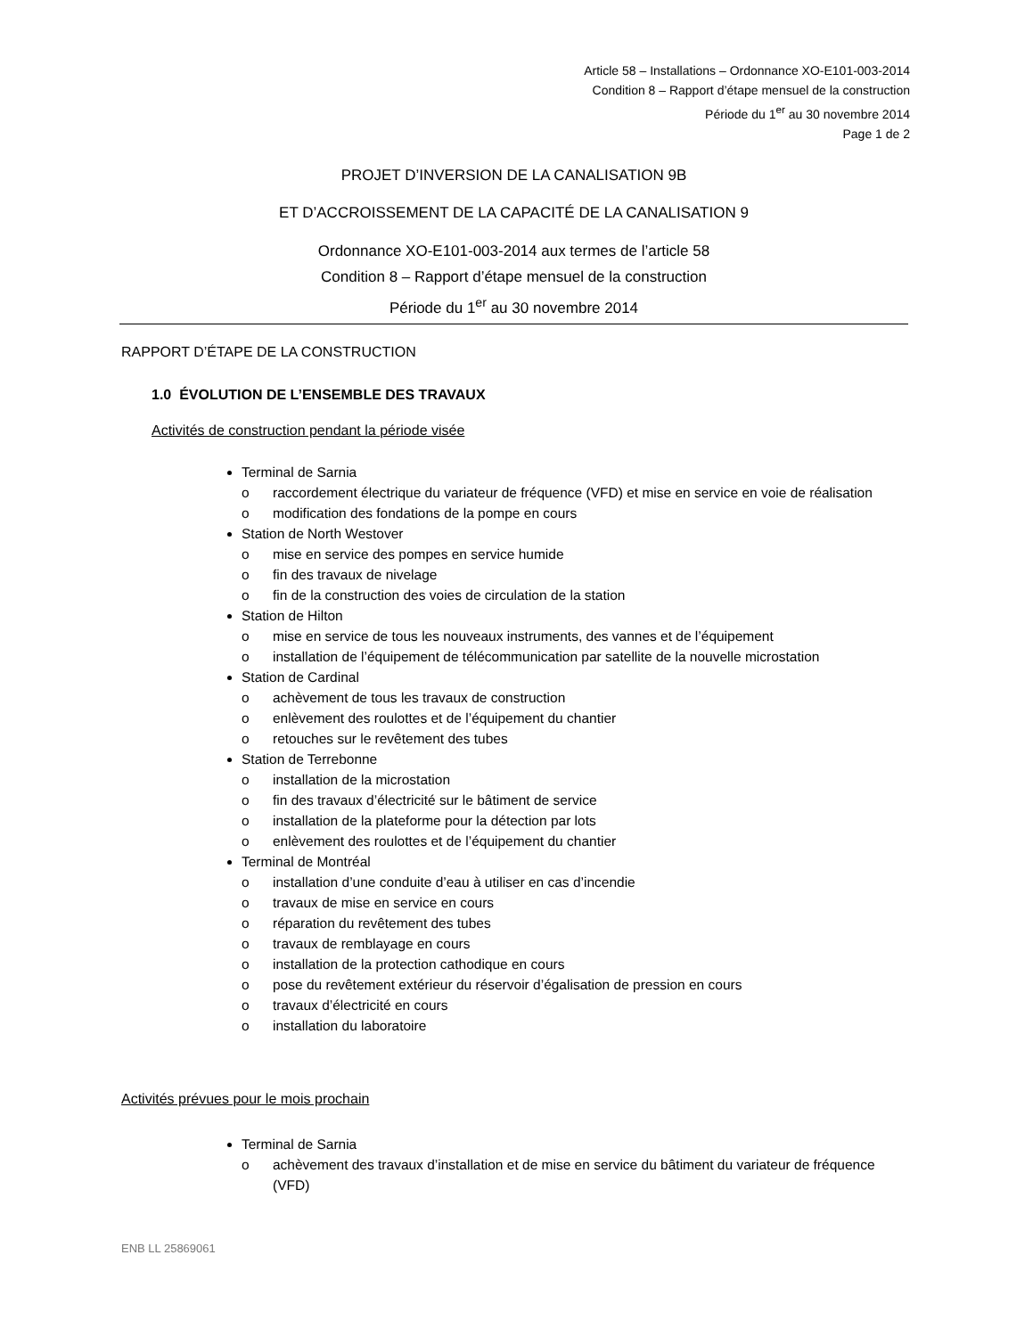Article 58 – Installations – Ordonnance XO-E101-003-2014
Condition 8 – Rapport d’étape mensuel de la construction
Période du 1<sup>er</sup> au 30 novembre 2014
Page 1 de 2
PROJET D’INVERSION DE LA CANALISATION 9B
ET D’ACCROISSEMENT DE LA CAPACITÉ DE LA CANALISATION 9
Ordonnance XO-E101-003-2014 aux termes de l’article 58
Condition 8 – Rapport d’étape mensuel de la construction
Période du 1<sup>er</sup> au 30 novembre 2014
RAPPORT D’ÉTAPE DE LA CONSTRUCTION
1.0 ÉVOLUTION DE L’ENSEMBLE DES TRAVAUX
Activités de construction pendant la période visée
Terminal de Sarnia
o raccordement électrique du variateur de fréquence (VFD) et mise en service en voie de réalisation
o modification des fondations de la pompe en cours
Station de North Westover
o mise en service des pompes en service humide
o fin des travaux de nivelage
o fin de la construction des voies de circulation de la station
Station de Hilton
o mise en service de tous les nouveaux instruments, des vannes et de l’équipement
o installation de l’équipement de télécommunication par satellite de la nouvelle microstation
Station de Cardinal
o achèvement de tous les travaux de construction
o enlèvement des roulottes et de l’équipement du chantier
o retouches sur le revêtement des tubes
Station de Terrebonne
o installation de la microstation
o fin des travaux d’électricité sur le bâtiment de service
o installation de la plateforme pour la détection par lots
o enlèvement des roulottes et de l’équipement du chantier
Terminal de Montréal
o installation d’une conduite d’eau à utiliser en cas d’incendie
o travaux de mise en service en cours
o réparation du revêtement des tubes
o travaux de remblayage en cours
o installation de la protection cathodique en cours
o pose du revêtement extérieur du réservoir d’égalisation de pression en cours
o travaux d’électricité en cours
o installation du laboratoire
Activités prévues pour le mois prochain
Terminal de Sarnia
o achèvement des travaux d’installation et de mise en service du bâtiment du variateur de fréquence (VFD)
ENB LL 25869061